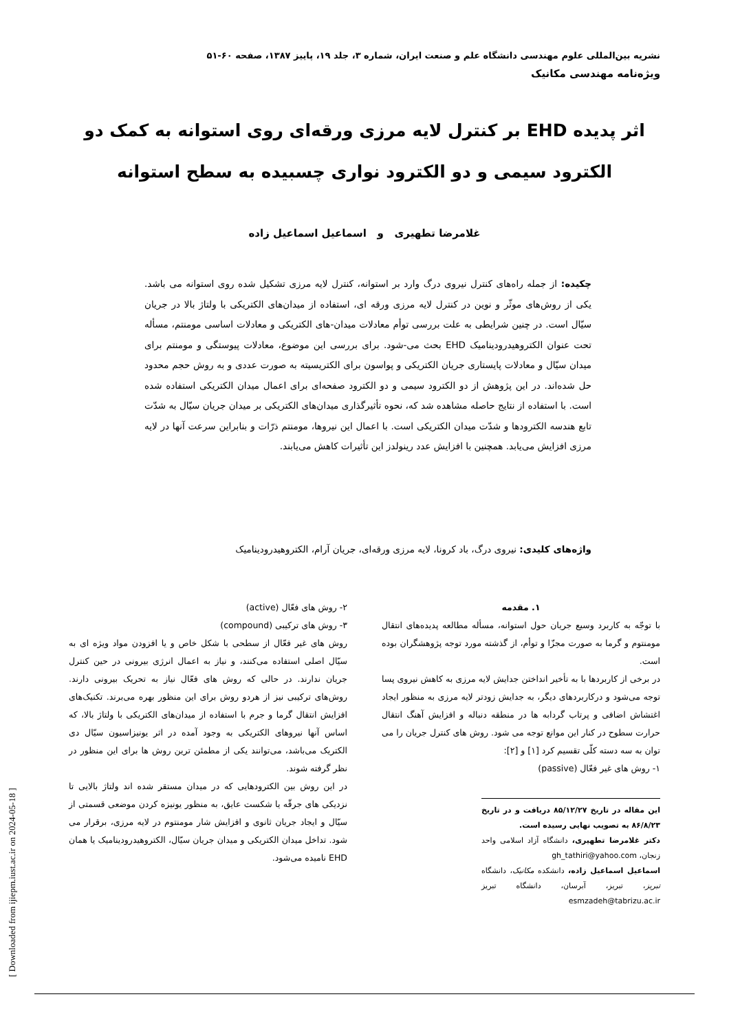نشریه بین‌المللی علوم مهندسی دانشگاه علم و صنعت ایران، شماره ۳، جلد ۱۹، پاییز ۱۳۸۷، صفحه ۶۰-۵۱
ویژه‌نامه مهندسی مکانیک
اثر پدیده EHD بر کنترل لایه مرزی ورقه‌ای روی استوانه به کمک دو الکترود سیمی و دو الکترود نواری چسبیده به سطح استوانه
غلامرضا تطهیری و اسماعیل اسماعیل زاده
چکیده: از جمله راه‌های کنترل نیروی درگ وارد بر استوانه، کنترل لایه مرزی تشکیل شده روی استوانه می باشد. یکی از روش‌های موثّر و نوین در کنترل لایه مرزی ورقه ای، استفاده از میدان‌های الکتریکی با ولتاژ بالا در جریان سیّال است. در چنین شرایطی به علت بررسی توأم معادلات میدان-های الکتریکی و معادلات اساسی مومنتم، مسأله تحت عنوان الکتروهیدرودینامیک EHD بحث می-شود. برای بررسی این موضوع، معادلات پیوستگی و مومنتم برای میدان سیّال و معادلات پایستاری جریان الکتریکی و پواسون برای الکتریسیته به صورت عددی و به روش حجم محدود حل شده‌اند. در این پژوهش از دو الکترود سیمی و دو الکترود صفحه‌ای برای اعمال میدان الکتریکی استفاده شده است. با استفاده از نتایج حاصله مشاهده شد که، نحوه تأثیرگذاری میدان‌های الکتریکی بر میدان جریان سیّال به شدّت تابع هندسه الکترودها و شدّت میدان الکتریکی است. با اعمال این نیروها، مومنتم ذرّات و بنابراین سرعت آنها در لایه مرزی افزایش می‌یابد. همچنین با افزایش عدد رینولدز این تأثیرات کاهش می‌یابند.
واژه‌های کلیدی: نیروی درگ، باد کرونا، لایه مرزی ورقه‌ای، جریان آرام، الکتروهیدرودینامیک
۱. مقدمه
با توجّه به کاربرد وسیع جریان حول استوانه، مسأله مطالعه پدیده‌های انتقال مومنتوم و گرما به صورت مجزّا و توأم، از گذشته مورد توجه پژوهشگران بوده است.
در برخی از کاربردها با به تأخیر انداختن جدایش لایه مرزی به کاهش نیروی پسا توجه می‌شود و درکاربردهای دیگر، به جدایش زودتر لایه مرزی به منظور ایجاد اغتشاش اضافی و پرتاب گردابه ها در منطقه دنباله و افزایش آهنگ انتقال حرارت سطوح در کنار این موانع توجه می شود. روش های کنترل جریان را می توان به سه دسته کلّی تقسیم کرد [۱] و [۲]:
۱- روش های غیر فعّال (passive)
این مقاله در تاریخ ۸۵/۱۲/۲۷ دریافت و در تاریخ ۸۶/۸/۲۳ به تصویب نهایی رسیده است.
دکتر غلامرضا تطهیری، دانشگاه آزاد اسلامی واحد زنجان، gh_tathiri@yahoo.com
اسماعیل اسماعیل زاده، دانشکده مکانیک، دانشگاه تبریز، تبریز، آبرسان، دانشگاه تبریز esmzadeh@tabrizu.ac.ir
۲- روش های فعّال (active)
۳- روش های ترکیبی (compound)
روش های غیر فعّال از سطحی با شکل خاص و یا افزودن مواد ویژه ای به سیّال اصلی استفاده می‌کنند، و نیاز به اعمال انرژی بیرونی در حین کنترل جریان ندارند. در حالی که روش های فعّال نیاز به تحریک بیرونی دارند. روش‌های ترکیبی نیز از هردو روش برای این منظور بهره می‌برند. تکنیک‌های افزایش انتقال گرما و جرم با استفاده از میدان‌های الکتریکی با ولتاژ بالا، که اساس آنها نیروهای الکتریکی به وجود آمده در اثر یونیزاسیون سیّال دی الکتریک می‌باشد، می‌توانند یکی از مطمئن ترین روش ها برای این منظور در نظر گرفته شوند.
در این روش بین الکترودهایی که در میدان مستقر شده اند ولتاژ بالایی تا نزدیکی های جرقّه یا شکست عایق، به منظور یونیزه کردن موضعی قسمتی از سیّال و ایجاد جریان ثانوی و افزایش شار مومنتوم در لایه مرزی، برقرار می شود. تداخل میدان الکتریکی و میدان جریان سیّال، الکتروهیدرودینامیک یا همان EHD نامیده می‌شود.
[ Downloaded from ijiepm.iust.ac.ir on 2024-05-18 ]